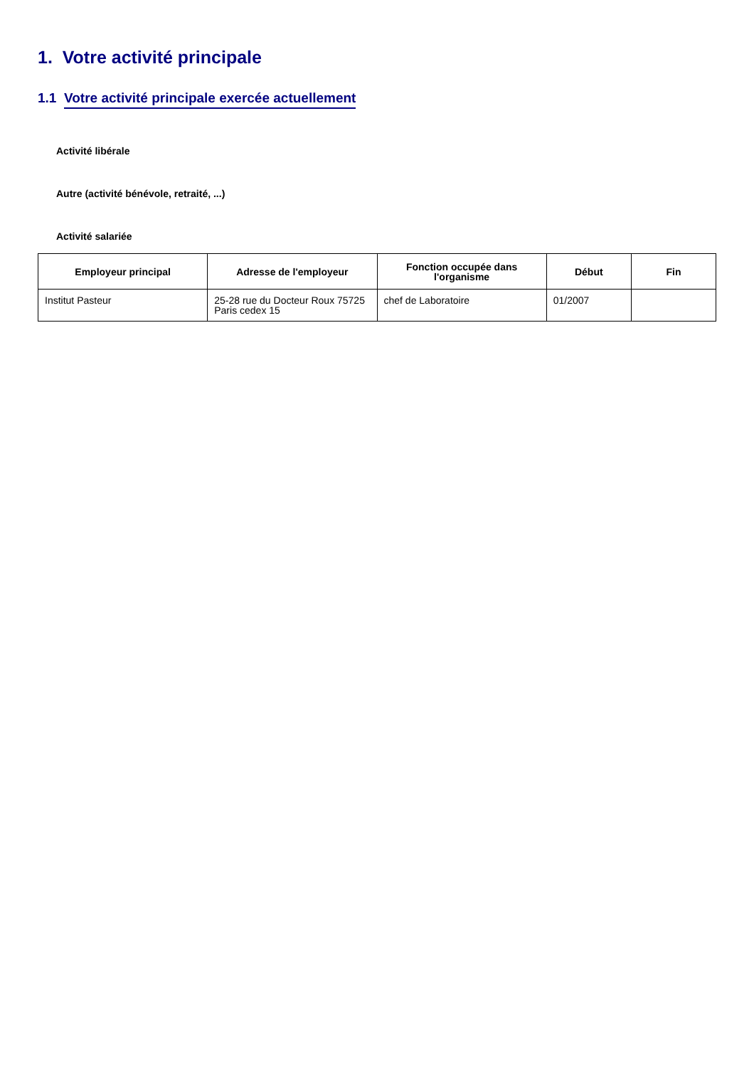1. Votre activité principale
1.1 Votre activité principale exercée actuellement
Activité libérale
Autre (activité bénévole, retraité, ...)
Activité salariée
| Employeur principal | Adresse de l'employeur | Fonction occupée dans l'organisme | Début | Fin |
| --- | --- | --- | --- | --- |
| Institut Pasteur | 25-28 rue du Docteur Roux 75725 Paris cedex 15 | chef de Laboratoire | 01/2007 | |